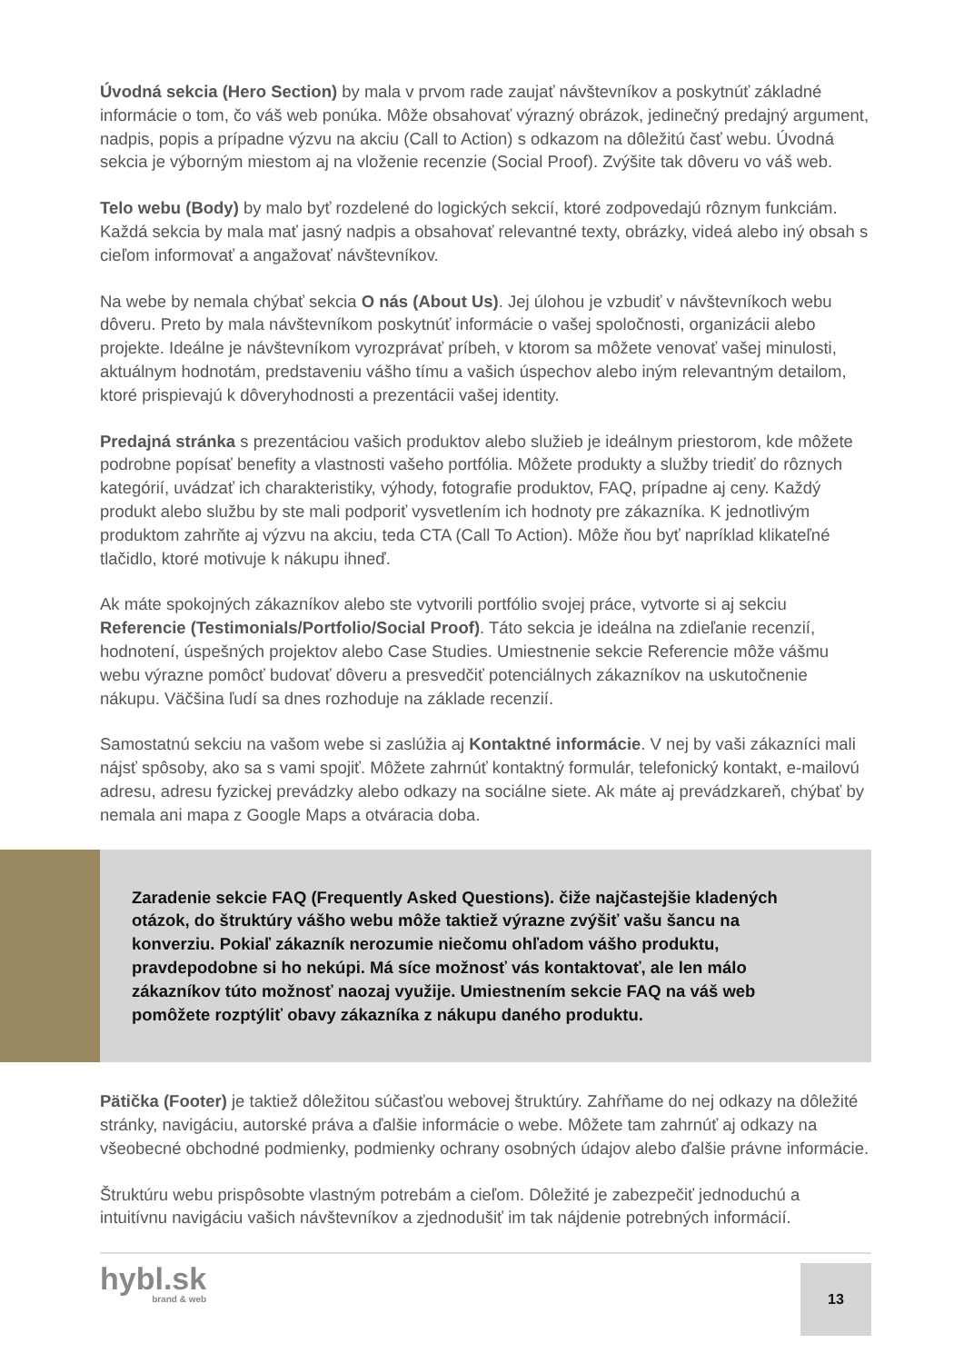Úvodná sekcia (Hero Section) by mala v prvom rade zaujať návštevníkov a poskytnúť základné informácie o tom, čo váš web ponúka. Môže obsahovať výrazný obrázok, jedinečný predajný argument, nadpis, popis a prípadne výzvu na akciu (Call to Action) s odkazom na dôležitú časť webu. Úvodná sekcia je výborným miestom aj na vloženie recenzie (Social Proof). Zvýšite tak dôveru vo váš web.
Telo webu (Body) by malo byť rozdelené do logických sekcií, ktoré zodpovedajú rôznym funkciám. Každá sekcia by mala mať jasný nadpis a obsahovať relevantné texty, obrázky, videá alebo iný obsah s cieľom informovať a angažovať návštevníkov.
Na webe by nemala chýbať sekcia O nás (About Us). Jej úlohou je vzbudiť v návštevníkoch webu dôveru. Preto by mala návštevníkom poskytnúť informácie o vašej spoločnosti, organizácii alebo projekte. Ideálne je návštevníkom vyrozprávať príbeh, v ktorom sa môžete venovať vašej minulosti, aktuálnym hodnotám, predstaveniu vášho tímu a vašich úspechov alebo iným relevantným detailom, ktoré prispievajú k dôveryhodnosti a prezentácii vašej identity.
Predajná stránka s prezentáciou vašich produktov alebo služieb je ideálnym priestorom, kde môžete podrobne popísať benefity a vlastnosti vašeho portfólia. Môžete produkty a služby triediť do rôznych kategórií, uvádzať ich charakteristiky, výhody, fotografie produktov, FAQ, prípadne aj ceny. Každý produkt alebo službu by ste mali podporiť vysvetlením ich hodnoty pre zákazníka. K jednotlivým produktom zahrňte aj výzvu na akciu, teda CTA (Call To Action). Môže ňou byť napríklad klikateľné tlačidlo, ktoré motivuje k nákupu ihneď.
Ak máte spokojných zákazníkov alebo ste vytvorili portfólio svojej práce, vytvorte si aj sekciu Referencie (Testimonials/Portfolio/Social Proof). Táto sekcia je ideálna na zdieľanie recenzií, hodnotení, úspešných projektov alebo Case Studies. Umiestnenie sekcie Referencie môže vášmu webu výrazne pomôcť budovať dôveru a presvedčiť potenciálnych zákazníkov na uskutočnenie nákupu. Väčšina ľudí sa dnes rozhoduje na základe recenzií.
Samostatnú sekciu na vašom webe si zaslúžia aj Kontaktné informácie. V nej by vaši zákazníci mali nájsť spôsoby, ako sa s vami spojiť. Môžete zahrnúť kontaktný formulár, telefonický kontakt, e-mailovú adresu, adresu fyzickej prevádzky alebo odkazy na sociálne siete. Ak máte aj prevádzkareň, chýbať by nemala ani mapa z Google Maps a otváracia doba.
Zaradenie sekcie FAQ (Frequently Asked Questions). čiže najčastejšie kladených otázok, do štruktúry vášho webu môže taktiež výrazne zvýšiť vašu šancu na konverziu. Pokiaľ zákazník nerozumie niečomu ohľadom vášho produktu, pravdepodobne si ho nekúpi. Má síce možnosť vás kontaktovať, ale len málo zákazníkov túto možnosť naozaj využije. Umiestnením sekcie FAQ na váš web pomôžete rozptýliť obavy zákazníka z nákupu daného produktu.
Pätička (Footer) je taktiež dôležitou súčasťou webovej štruktúry. Zahŕňame do nej odkazy na dôležité stránky, navigáciu, autorské práva a ďalšie informácie o webe. Môžete tam zahrnúť aj odkazy na všeobecné obchodné podmienky, podmienky ochrany osobných údajov alebo ďalšie právne informácie.
Štruktúru webu prispôsobte vlastným potrebám a cieľom. Dôležité je zabezpečiť jednoduchú a intuitívnu navigáciu vašich návštevníkov a zjednodušiť im tak nájdenie potrebných informácií.
hybl.sk
brand & web
13